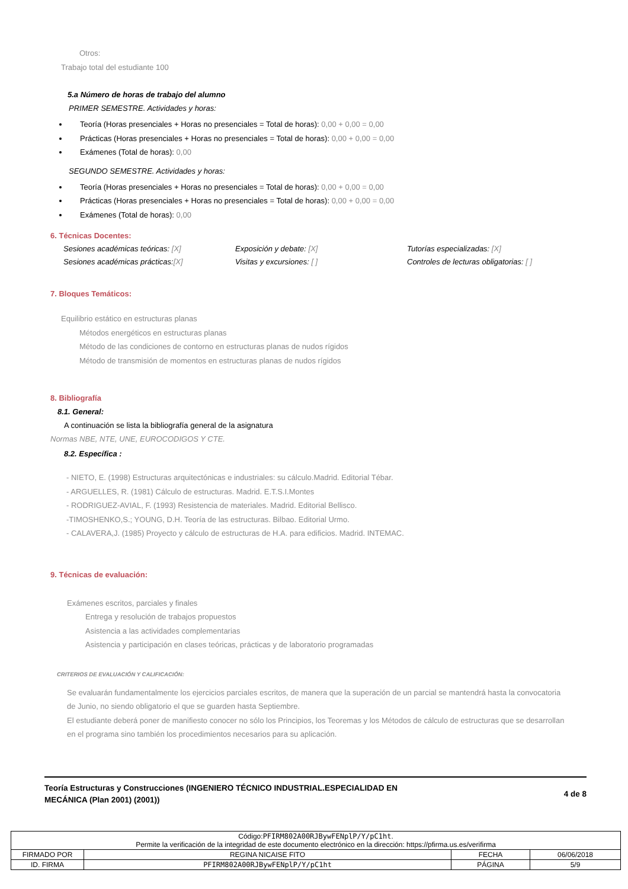Otros:
Trabajo total del estudiante 100
5.a Número de horas de trabajo del alumno
PRIMER SEMESTRE. Actividades y horas:
Teoría (Horas presenciales + Horas no presenciales = Total de horas): 0,00 + 0,00 = 0,00
Prácticas (Horas presenciales + Horas no presenciales = Total de horas): 0,00 + 0,00 = 0,00
Exámenes (Total de horas): 0,00
SEGUNDO SEMESTRE. Actividades y horas:
Teoría (Horas presenciales + Horas no presenciales = Total de horas): 0,00 + 0,00 = 0,00
Prácticas (Horas presenciales + Horas no presenciales = Total de horas): 0,00 + 0,00 = 0,00
Exámenes (Total de horas): 0,00
6. Técnicas Docentes:
Sesiones académicas teóricas: [X] Exposición y debate: [X] Tutorías especializadas: [X]
Sesiones académicas prácticas:[X] Visitas y excursiones: [ ] Controles de lecturas obligatorias: [ ]
7. Bloques Temáticos:
Equilibrio estático en estructuras planas
Métodos energéticos en estructuras planas
Método de las condiciones de contorno en estructuras planas de nudos rígidos
Método de transmisión de momentos en estructuras planas de nudos rígidos
8. Bibliografía
8.1. General:
A continuación se lista la bibliografía general de la asignatura
Normas NBE, NTE, UNE, EUROCODIGOS Y CTE.
8.2. Específica :
- NIETO, E. (1998) Estructuras arquitectónicas e industriales: su cálculo.Madrid. Editorial Tébar.
- ARGUELLES, R. (1981) Cálculo de estructuras. Madrid. E.T.S.I.Montes
- RODRIGUEZ-AVIAL, F. (1993) Resistencia de materiales. Madrid. Editorial Bellisco.
-TIMOSHENKO,S.; YOUNG, D.H. Teoría de las estructuras. Bilbao. Editorial Urmo.
- CALAVERA,J. (1985) Proyecto y cálculo de estructuras de H.A. para edificios. Madrid. INTEMAC.
9. Técnicas de evaluación:
Exámenes escritos, parciales y finales
Entrega y resolución de trabajos propuestos
Asistencia a las actividades complementarias
Asistencia y participación en clases teóricas, prácticas y de laboratorio programadas
CRITERIOS DE EVALUACIÓN Y CALIFICACIÓN:
Se evaluarán fundamentalmente los ejercicios parciales escritos, de manera que la superación de un parcial se mantendrá hasta la convocatoria de Junio, no siendo obligatorio el que se guarden hasta Septiembre.
El estudiante deberá poner de manifiesto conocer no sólo los Principios, los Teoremas y los Métodos de cálculo de estructuras que se desarrollan en el programa sino también los procedimientos necesarios para su aplicación.
Teoría Estructuras y Construcciones (INGENIERO TÉCNICO INDUSTRIAL.ESPECIALIDAD EN MECÁNICA (Plan 2001) (2001))
4 de 8
| Código: PFIRM802A00RJBywFENplP/Y/pC1ht . Permite la verificación de la integridad de este documento electrónico en la dirección: https://pfirma.us.es/verifirma | | | |
| FIRMADO POR | REGINA NICAISE FITO | FECHA | 06/06/2018 |
| ID. FIRMA | PFIRM802A00RJBywFENplP/Y/pC1ht | PÁGINA | 5/9 |